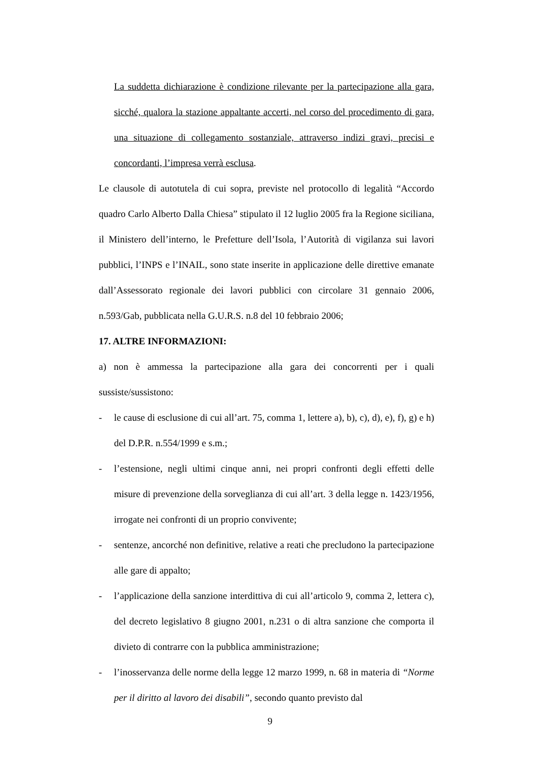La suddetta dichiarazione è condizione rilevante per la partecipazione alla gara, sicché, qualora la stazione appaltante accerti, nel corso del procedimento di gara, una situazione di collegamento sostanziale, attraverso indizi gravi, precisi e concordanti, l’impresa verrà esclusa.
Le clausole di autotutela di cui sopra, previste nel protocollo di legalità “Accordo quadro Carlo Alberto Dalla Chiesa” stipulato il 12 luglio 2005 fra la Regione siciliana, il Ministero dell’interno, le Prefetture dell’Isola, l’Autorità di vigilanza sui lavori pubblici, l’INPS e l’INAIL, sono state inserite in applicazione delle direttive emanate dall’Assessorato regionale dei lavori pubblici con circolare 31 gennaio 2006, n.593/Gab, pubblicata nella G.U.R.S. n.8 del 10 febbraio 2006;
17. ALTRE INFORMAZIONI:
a) non è ammessa la partecipazione alla gara dei concorrenti per i quali sussiste/sussistono:
- le cause di esclusione di cui all’art. 75, comma 1, lettere a), b), c), d), e), f), g) e h) del D.P.R. n.554/1999 e s.m.;
- l’estensione, negli ultimi cinque anni, nei propri confronti degli effetti delle misure di prevenzione della sorveglianza di cui all’art. 3 della legge n. 1423/1956, irrogate nei confronti di un proprio convivente;
- sentenze, ancorché non definitive, relative a reati che precludono la partecipazione alle gare di appalto;
- l’applicazione della sanzione interdittiva di cui all’articolo 9, comma 2, lettera c), del decreto legislativo 8 giugno 2001, n.231 o di altra sanzione che comporta il divieto di contrarre con la pubblica amministrazione;
- l’inosservanza delle norme della legge 12 marzo 1999, n. 68 in materia di “Norme per il diritto al lavoro dei disabili”, secondo quanto previsto dal
9